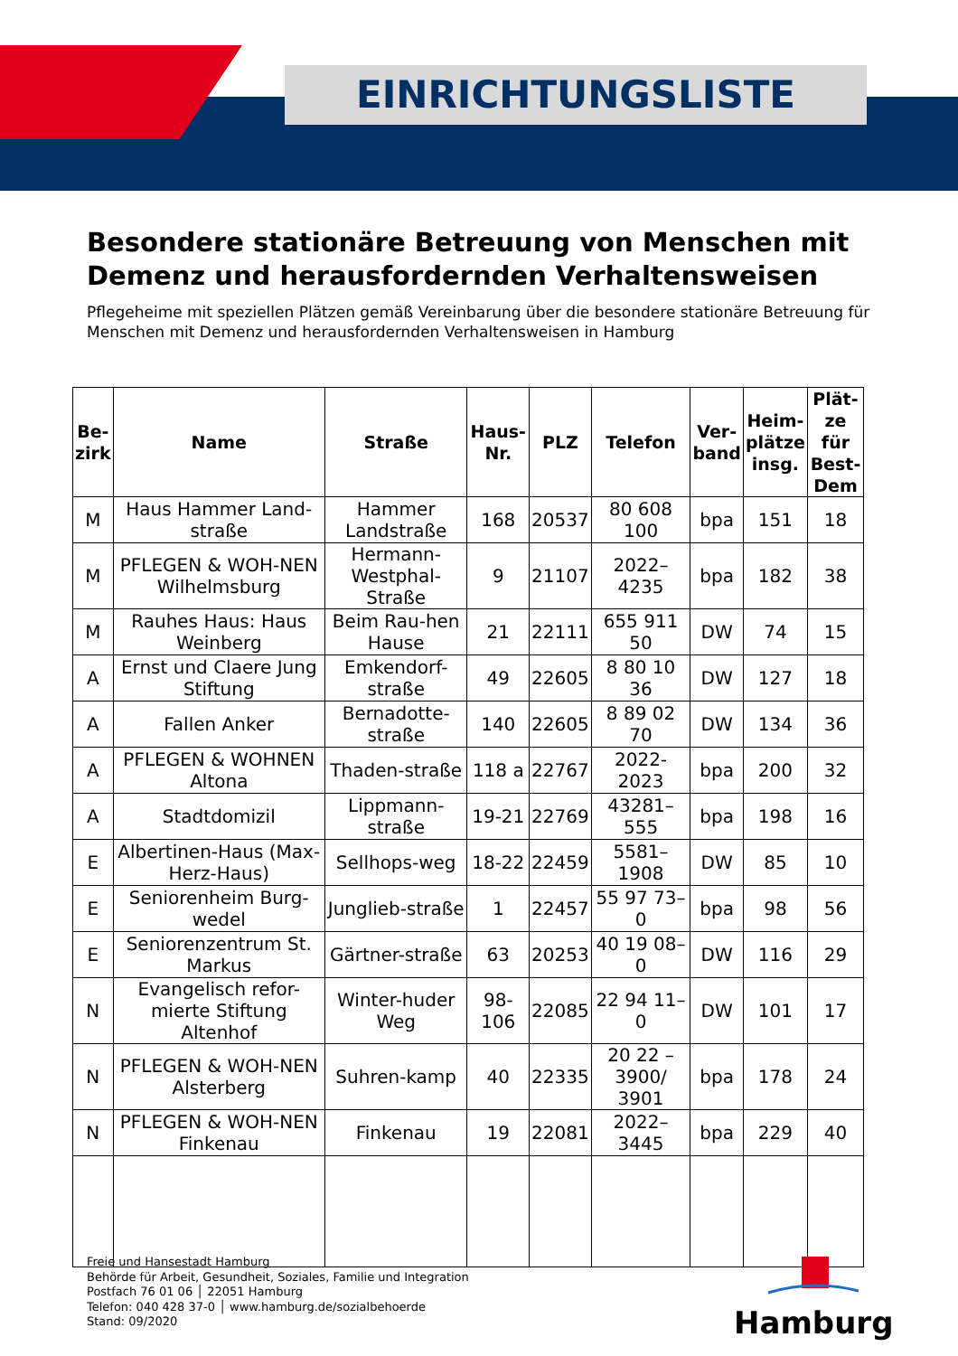EINRICHTUNGSLISTE
Besondere stationäre Betreuung von Menschen mit Demenz und herausfordernden Verhaltensweisen
Pflegeheime mit speziellen Plätzen gemäß Vereinbarung über die besondere stationäre Betreuung für Menschen mit Demenz und herausfordernden Verhaltensweisen in Hamburg
| Be- zirk | Name | Straße | Haus- Nr. | PLZ | Telefon | Ver- band | Heim- plätze insg. | Plät- ze für Best- Dem |
| --- | --- | --- | --- | --- | --- | --- | --- | --- |
| M | Haus Hammer Land-straße | Hammer Landstraße | 168 | 20537 | 80 608 100 | bpa | 151 | 18 |
| M | PFLEGEN & WOH-NEN Wilhelmsburg | Hermann-Westphal-Straße | 9 | 21107 | 2022–4235 | bpa | 182 | 38 |
| M | Rauhes Haus: Haus Weinberg | Beim Rau-hen Hause | 21 | 22111 | 655 911 50 | DW | 74 | 15 |
| A | Ernst und Claere Jung Stiftung | Emkendorf-straße | 49 | 22605 | 8 80 10 36 | DW | 127 | 18 |
| A | Fallen Anker | Bernadotte-straße | 140 | 22605 | 8 89 02 70 | DW | 134 | 36 |
| A | PFLEGEN & WOHNEN Altona | Thaden-straße | 118 a | 22767 | 2022-2023 | bpa | 200 | 32 |
| A | Stadtdomizil | Lippmann-straße | 19-21 | 22769 | 43281–555 | bpa | 198 | 16 |
| E | Albertinen-Haus (Max-Herz-Haus) | Sellhops-weg | 18-22 | 22459 | 5581–1908 | DW | 85 | 10 |
| E | Seniorenheim Burg-wedel | Junglieb-straße | 1 | 22457 | 55 97 73–0 | bpa | 98 | 56 |
| E | Seniorenzentrum St. Markus | Gärtner-straße | 63 | 20253 | 40 19 08–0 | DW | 116 | 29 |
| N | Evangelisch refor-mierte Stiftung Altenhof | Winter-huder Weg | 98-106 | 22085 | 22 94 11–0 | DW | 101 | 17 |
| N | PFLEGEN & WOH-NEN Alsterberg | Suhren-kamp | 40 | 22335 | 20 22 – 3900/ 3901 | bpa | 178 | 24 |
| N | PFLEGEN & WOH-NEN Finkenau | Finkenau | 19 | 22081 | 2022–3445 | bpa | 229 | 40 |
Freie und Hansestadt Hamburg
Behörde für Arbeit, Gesundheit, Soziales, Familie und Integration
Postfach 76 01 06 │ 22051 Hamburg
Telefon: 040 428 37-0 │ www.hamburg.de/sozialbehoerde
Stand: 09/2020
Hamburg